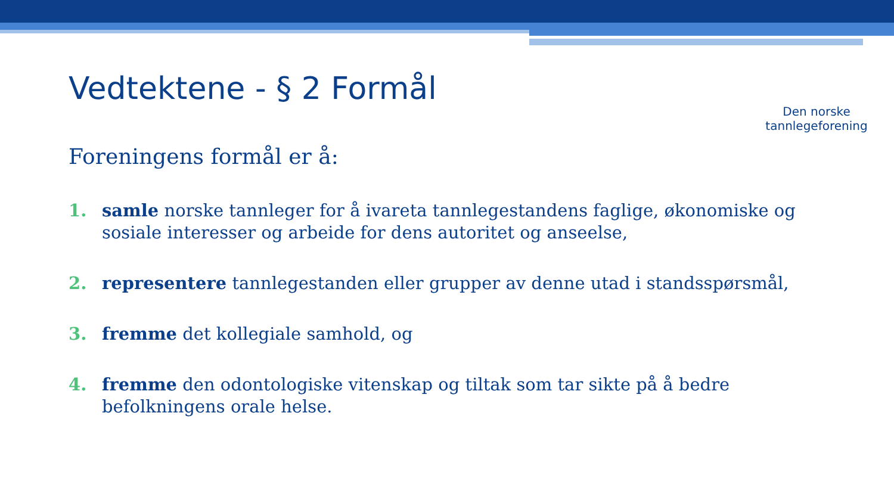Vedtektene - § 2 Formål
Den norske
tannlegeforening
Foreningens formål er å:
1. samle norske tannleger for å ivareta tannlegestandens faglige, økonomiske og sosiale interesser og arbeide for dens autoritet og anseelse,
2. representere tannlegestanden eller grupper av denne utad i standsspørsmål,
3. fremme det kollegiale samhold, og
4. fremme den odontologiske vitenskap og tiltak som tar sikte på å bedre befolkningens orale helse.